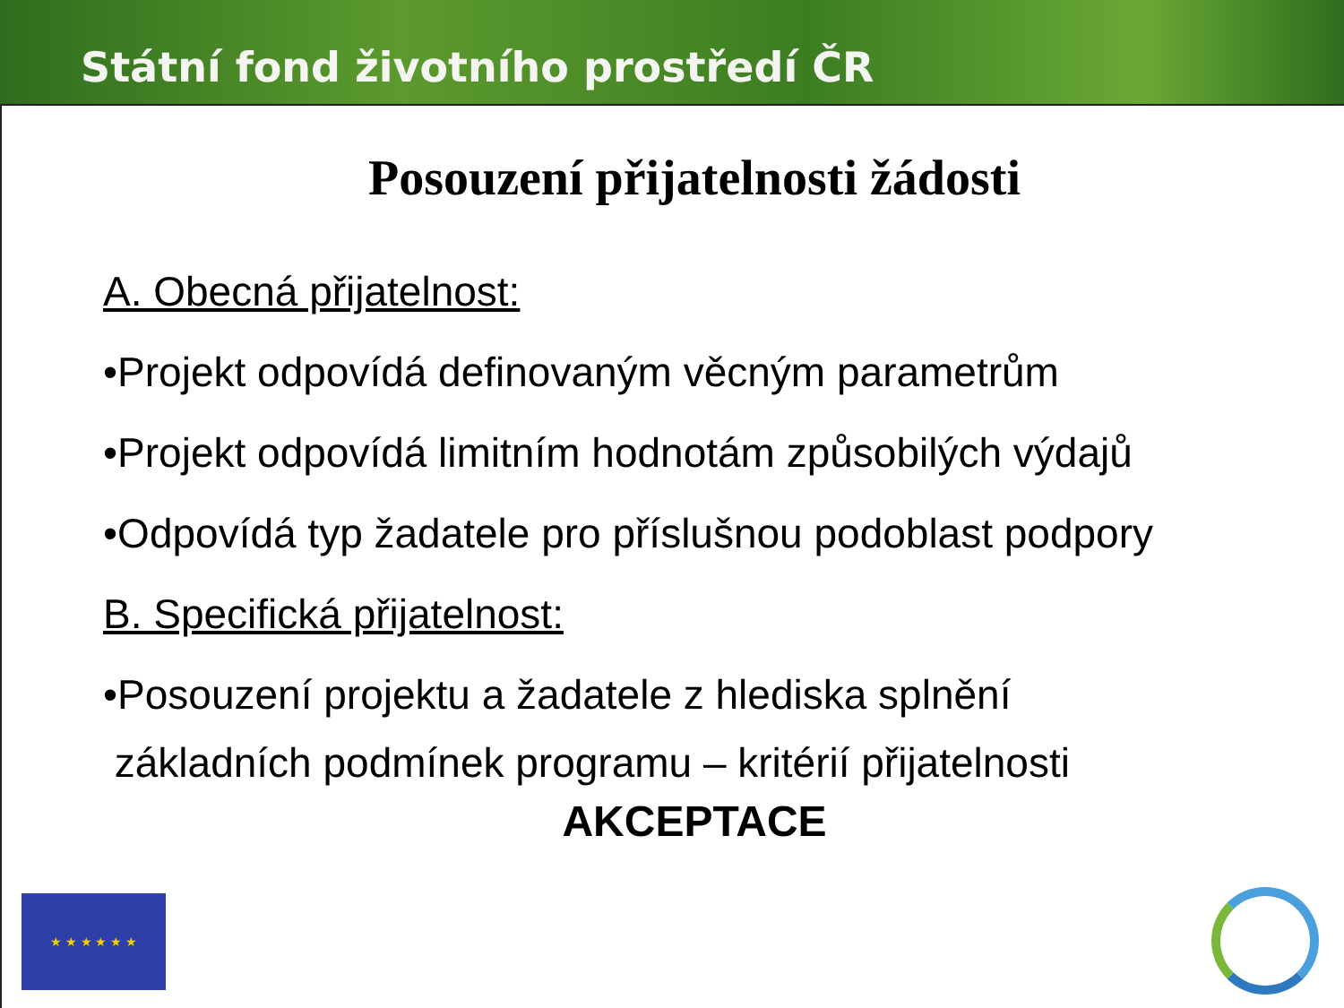Státní fond životního prostředí ČR
Posouzení přijatelnosti žádosti
A. Obecná přijatelnost:
•Projekt odpovídá definovaným věcným parametrům
•Projekt odpovídá limitním hodnotám způsobilých výdajů
•Odpovídá typ žadatele pro příslušnou podoblast podpory
B. Specifická přijatelnost:
•Posouzení projektu a žadatele z hlediska splnění
základních podmínek programu – kritérií přijatelnosti
AKCEPTACE
★ ★ ★ ★ ★ ★